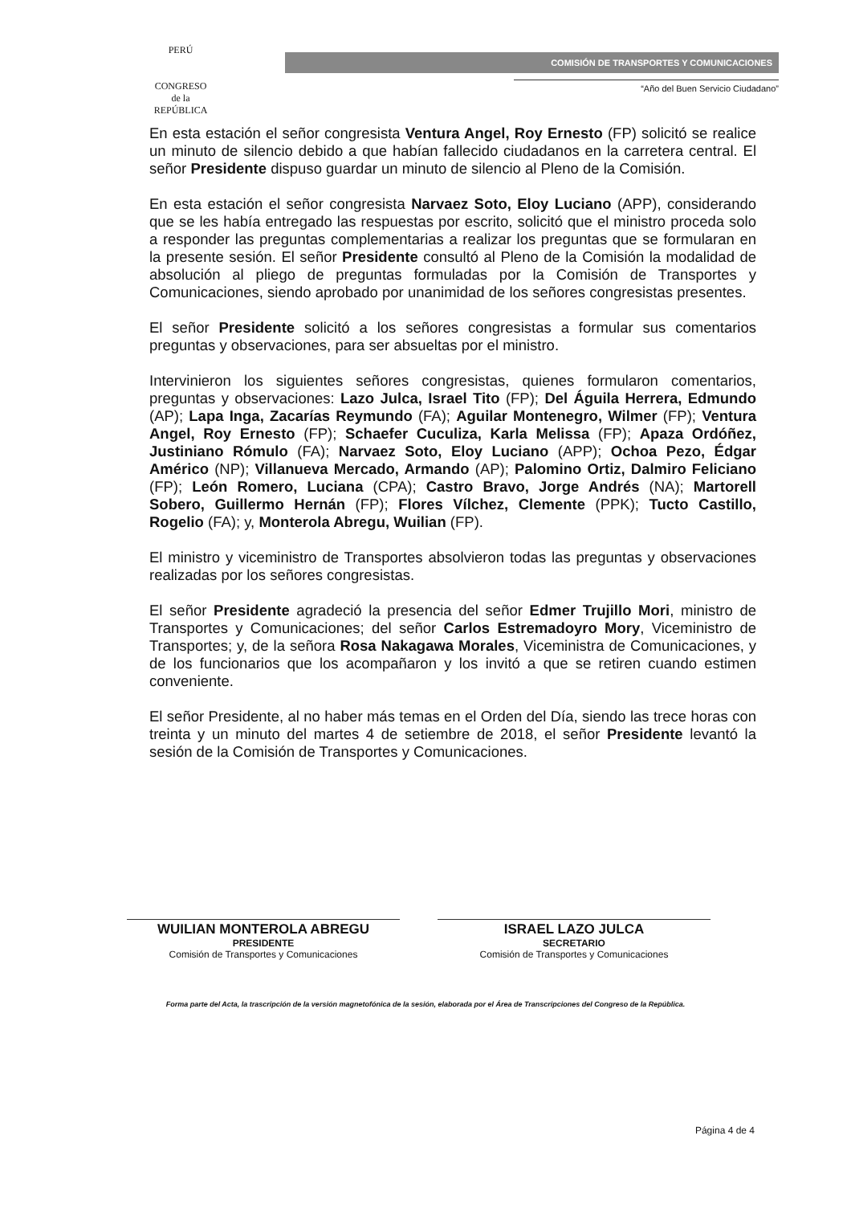PERÚ
CONGRESO
de la
REPÚBLICA
COMISIÓN DE TRANSPORTES Y COMUNICACIONES
“Año del Buen Servicio Ciudadano”
En esta estación el señor congresista Ventura Angel, Roy Ernesto (FP) solicitó se realice un minuto de silencio debido a que habían fallecido ciudadanos en la carretera central. El señor Presidente dispuso guardar un minuto de silencio al Pleno de la Comisión.
En esta estación el señor congresista Narvaez Soto, Eloy Luciano (APP), considerando que se les había entregado las respuestas por escrito, solicitó que el ministro proceda solo a responder las preguntas complementarias a realizar los preguntas que se formularan en la presente sesión. El señor Presidente consultó al Pleno de la Comisión la modalidad de absolución al pliego de preguntas formuladas por la Comisión de Transportes y Comunicaciones, siendo aprobado por unanimidad de los señores congresistas presentes.
El señor Presidente solicitó a los señores congresistas a formular sus comentarios preguntas y observaciones, para ser absueltas por el ministro.
Intervinieron los siguientes señores congresistas, quienes formularon comentarios, preguntas y observaciones: Lazo Julca, Israel Tito (FP); Del Águila Herrera, Edmundo (AP); Lapa Inga, Zacarías Reymundo (FA); Aguilar Montenegro, Wilmer (FP); Ventura Angel, Roy Ernesto (FP); Schaefer Cuculiza, Karla Melissa (FP); Apaza Ordóñez, Justiniano Rómulo (FA); Narvaez Soto, Eloy Luciano (APP); Ochoa Pezo, Édgar Américo (NP); Villanueva Mercado, Armando (AP); Palomino Ortiz, Dalmiro Feliciano (FP); León Romero, Luciana (CPA); Castro Bravo, Jorge Andrés (NA); Martorell Sobero, Guillermo Hernán (FP); Flores Vílchez, Clemente (PPK); Tucto Castillo, Rogelio (FA); y, Monterola Abregu, Wuilian (FP).
El ministro y viceministro de Transportes absolvieron todas las preguntas y observaciones realizadas por los señores congresistas.
El señor Presidente agradeció la presencia del señor Edmer Trujillo Mori, ministro de Transportes y Comunicaciones; del señor Carlos Estremadoyro Mory, Viceministro de Transportes; y, de la señora Rosa Nakagawa Morales, Viceministra de Comunicaciones, y de los funcionarios que los acompañaron y los invitó a que se retiren cuando estimen conveniente.
El señor Presidente, al no haber más temas en el Orden del Día, siendo las trece horas con treinta y un minuto del martes 4 de setiembre de 2018, el señor Presidente levantó la sesión de la Comisión de Transportes y Comunicaciones.
WUILIAN MONTEROLA ABREGU
PRESIDENTE
Comisión de Transportes y Comunicaciones
ISRAEL LAZO JULCA
SECRETARIO
Comisión de Transportes y Comunicaciones
Forma parte del Acta, la trascripción de la versión magnetofónica de la sesión, elaborada por el Área de Transcripciones del Congreso de la República.
Página 4 de 4